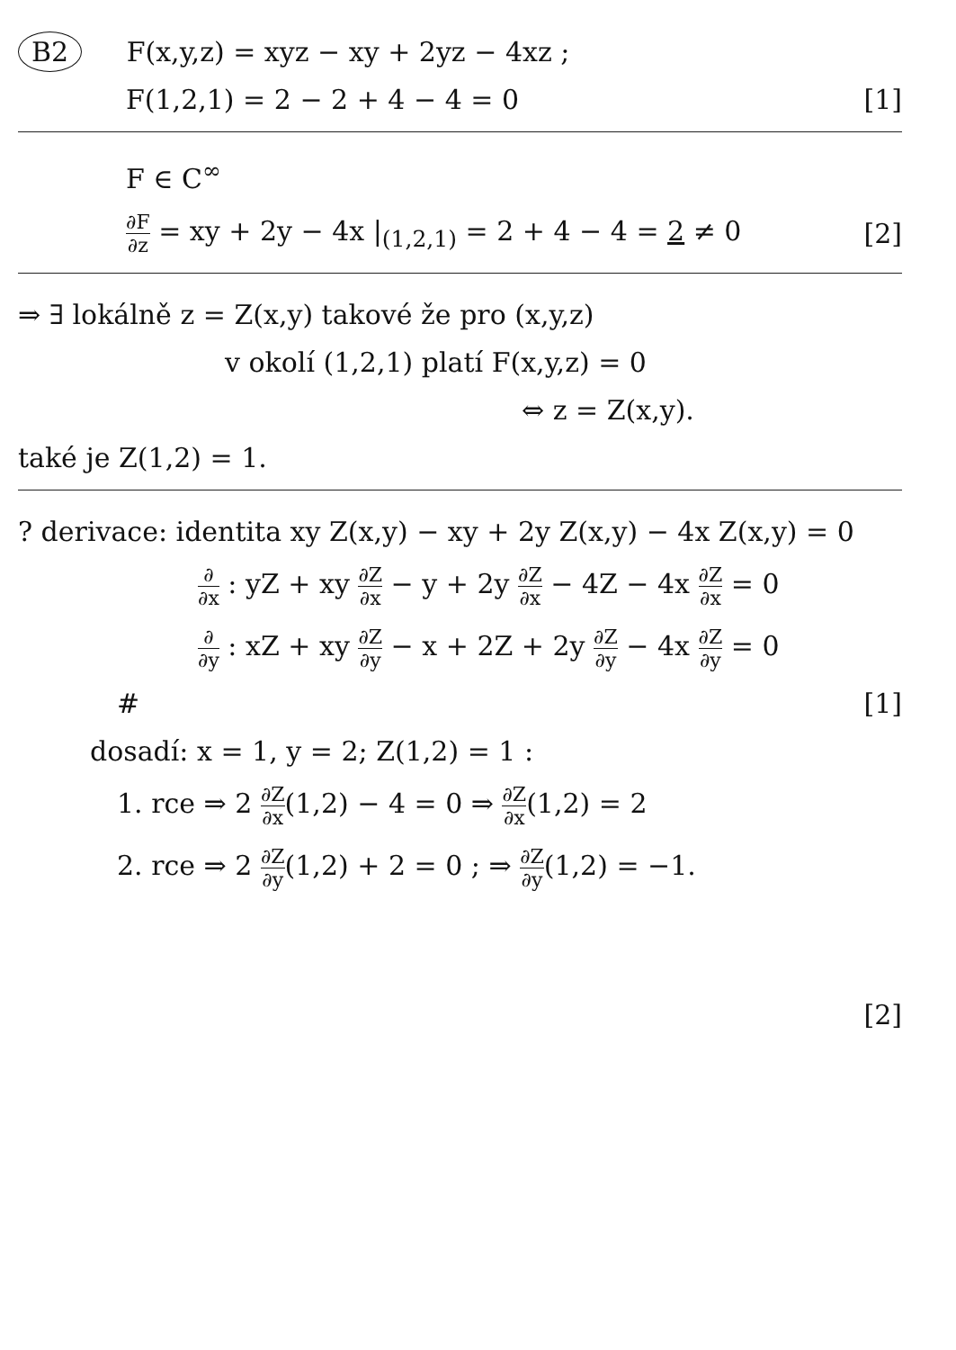B2 F(x,y,z) = xyz − xy + 2yz − 4xz ;
F(1,2,1) = 2 − 2 + 4 − 4 = 0 [1]
F ∈ C<sup>∞</sup>
∂F ∂z = xy + 2y − 4x |<sub>(1,2,1)</sub> = 2 + 4 − 4 = 2 ≠ 0 [2]
⇒ ∃ lokálně z = Z(x,y) takové že pro (x,y,z)
v okolí (1,2,1) platí F(x,y,z) = 0
⇔ z = Z(x,y).
také je Z(1,2) = 1.
? derivace: identita xy Z(x,y) − xy + 2y Z(x,y) − 4x Z(x,y) = 0
∂ ∂x : yZ + xy ∂Z ∂x − y + 2y ∂Z ∂x − 4Z − 4x ∂Z ∂x = 0
∂ ∂y : xZ + xy ∂Z ∂y − x + 2Z + 2y ∂Z ∂y − 4x ∂Z ∂y = 0
# [1]
dosadí: x = 1, y = 2; Z(1,2) = 1 :
1. rce ⇒ 2 ∂Z ∂x(1,2) − 4 = 0 ⇒ ∂Z ∂x(1,2) = 2
2. rce ⇒ 2 ∂Z ∂y(1,2) + 2 = 0 ; ⇒ ∂Z ∂y(1,2) = −1.
[2]